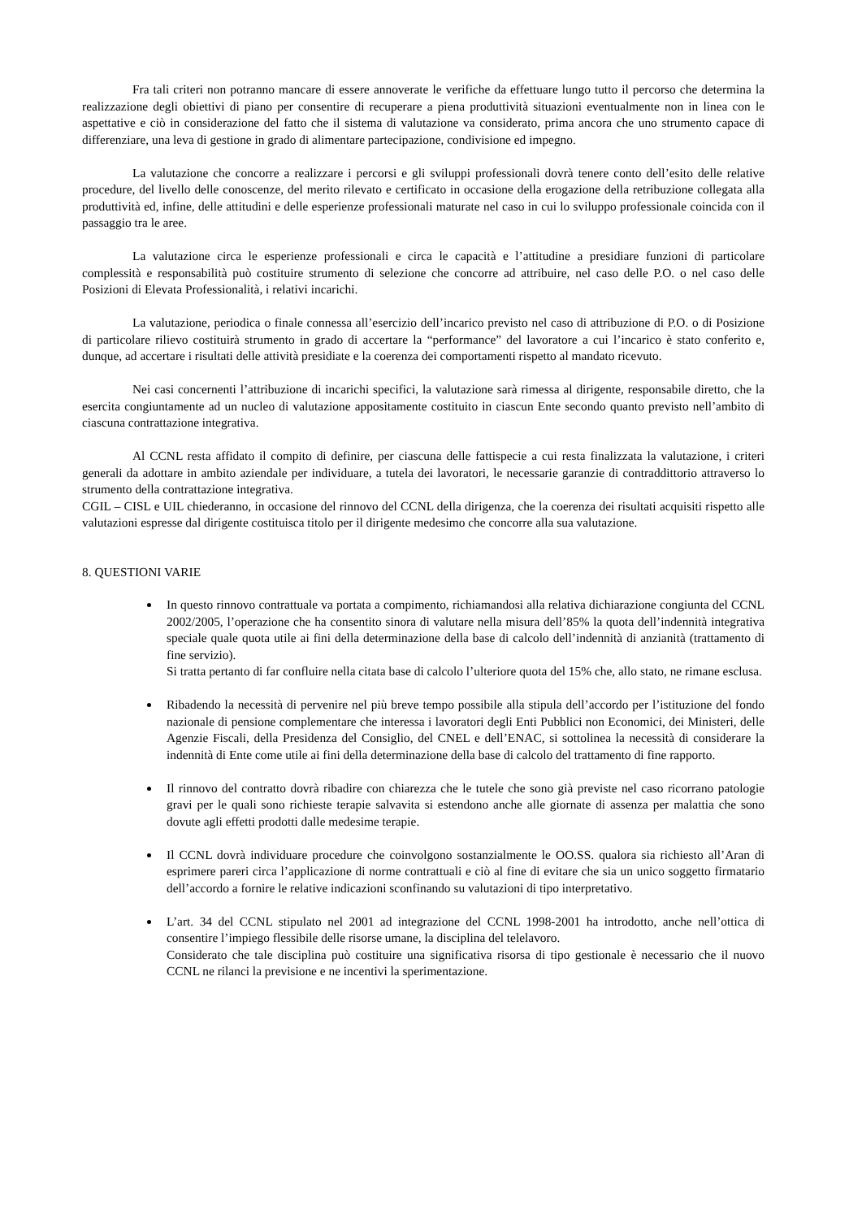Fra tali criteri non potranno mancare di essere annoverate le verifiche da effettuare lungo tutto il percorso che determina la realizzazione degli obiettivi di piano per consentire di recuperare a piena produttività situazioni eventualmente non in linea con le aspettative e ciò in considerazione del fatto che il sistema di valutazione va considerato, prima ancora che uno strumento capace di differenziare, una leva di gestione in grado di alimentare partecipazione, condivisione ed impegno.
La valutazione che concorre a realizzare i percorsi e gli sviluppi professionali dovrà tenere conto dell’esito delle relative procedure, del livello delle conoscenze, del merito rilevato e certificato in occasione della erogazione della retribuzione collegata alla produttività ed, infine, delle attitudini e delle esperienze professionali maturate nel caso in cui lo sviluppo professionale coincida con il passaggio tra le aree.
La valutazione circa le esperienze professionali e circa le capacità e l’attitudine a presidiare funzioni di particolare complessità e responsabilità può costituire strumento di selezione che concorre ad attribuire, nel caso delle P.O. o nel caso delle Posizioni di Elevata Professionalità, i relativi incarichi.
La valutazione, periodica o finale connessa all’esercizio dell’incarico previsto nel caso di attribuzione di P.O. o di Posizione di particolare rilievo costituirà strumento in grado di accertare la “performance” del lavoratore a cui l’incarico è stato conferito e, dunque, ad accertare i risultati delle attività presidiate e la coerenza dei comportamenti rispetto al mandato ricevuto.
Nei casi concernenti l’attribuzione di incarichi specifici, la valutazione sarà rimessa al dirigente, responsabile diretto, che la esercita congiuntamente ad un nucleo di valutazione appositamente costituito in ciascun Ente secondo quanto previsto nell’ambito di ciascuna contrattazione integrativa.
Al CCNL resta affidato il compito di definire, per ciascuna delle fattispecie a cui resta finalizzata la valutazione, i criteri generali da adottare in ambito aziendale per individuare, a tutela dei lavoratori, le necessarie garanzie di contraddittorio attraverso lo strumento della contrattazione integrativa.
CGIL – CISL e UIL chiederanno, in occasione del rinnovo del CCNL della dirigenza, che la coerenza dei risultati acquisiti rispetto alle valutazioni espresse dal dirigente costituisca titolo per il dirigente medesimo che concorre alla sua valutazione.
8. QUESTIONI VARIE
In questo rinnovo contrattuale va portata a compimento, richiamandosi alla relativa dichiarazione congiunta del CCNL 2002/2005, l’operazione che ha consentito sinora di valutare nella misura dell’85% la quota dell’indennità integrativa speciale quale quota utile ai fini della determinazione della base di calcolo dell’indennità di anzianità (trattamento di fine servizio).
Si tratta pertanto di far confluire nella citata base di calcolo l’ulteriore quota del 15% che, allo stato, ne rimane esclusa.
Ribadendo la necessità di pervenire nel più breve tempo possibile alla stipula dell’accordo per l’istituzione del fondo nazionale di pensione complementare che interessa i lavoratori degli Enti Pubblici non Economici, dei Ministeri, delle Agenzie Fiscali, della Presidenza del Consiglio, del CNEL e dell’ENAC, si sottolinea la necessità di considerare la indennità di Ente come utile ai fini della determinazione della base di calcolo del trattamento di fine rapporto.
Il rinnovo del contratto dovrà ribadire con chiarezza che le tutele che sono già previste nel caso ricorrano patologie gravi per le quali sono richieste terapie salvavita si estendono anche alle giornate di assenza per malattia che sono dovute agli effetti prodotti dalle medesime terapie.
Il CCNL dovrà individuare procedure che coinvolgono sostanzialmente le OO.SS. qualora sia richiesto all’Aran di esprimere pareri circa l’applicazione di norme contrattuali e ciò al fine di evitare che sia un unico soggetto firmatario dell’accordo a fornire le relative indicazioni sconfinando su valutazioni di tipo interpretativo.
L’art. 34 del CCNL stipulato nel 2001 ad integrazione del CCNL 1998-2001 ha introdotto, anche nell’ottica di consentire l’impiego flessibile delle risorse umane, la disciplina del telelavoro.
Considerato che tale disciplina può costituire una significativa risorsa di tipo gestionale è necessario che il nuovo CCNL ne rilanci la previsione e ne incentivi la sperimentazione.